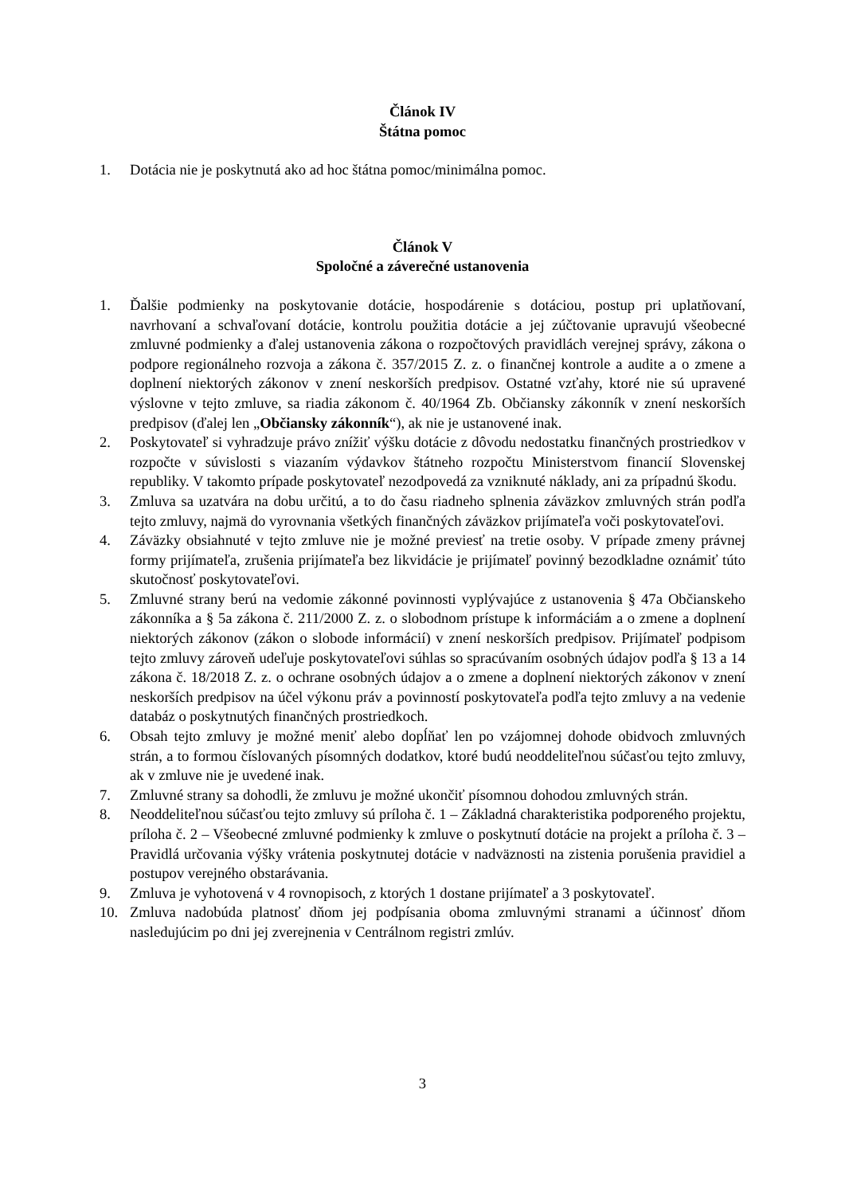Článok IV
Štátna pomoc
1. Dotácia nie je poskytnutá ako ad hoc štátna pomoc/minimálna pomoc.
Článok V
Spoločné a záverečné ustanovenia
1. Ďalšie podmienky na poskytovanie dotácie, hospodárenie s dotáciou, postup pri uplatňovaní, navrhovaní a schvaľovaní dotácie, kontrolu použitia dotácie a jej zúčtovanie upravujú všeobecné zmluvné podmienky a ďalej ustanovenia zákona o rozpočtových pravidlách verejnej správy, zákona o podpore regionálneho rozvoja a zákona č. 357/2015 Z. z. o finančnej kontrole a audite a o zmene a doplnení niektorých zákonov v znení neskorších predpisov. Ostatné vzťahy, ktoré nie sú upravené výslovne v tejto zmluve, sa riadia zákonom č. 40/1964 Zb. Občiansky zákonník v znení neskorších predpisov (ďalej len „Občiansky zákonník“), ak nie je ustanovené inak.
2. Poskytovateľ si vyhradzuje právo znížiť výšku dotácie z dôvodu nedostatku finančných prostriedkov v rozpočte v súvislosti s viazaním výdavkov štátneho rozpočtu Ministerstvom financií Slovenskej republiky. V takomto prípade poskytovateľ nezodpovedá za vzniknuté náklady, ani za prípadnú škodu.
3. Zmluva sa uzatvára na dobu určitú, a to do času riadneho splnenia záväzkov zmluvných strán podľa tejto zmluvy, najmä do vyrovnania všetkých finančných záväzkov prijímateľa voči poskytovateľovi.
4. Záväzky obsiahnuté v tejto zmluve nie je možné previesť na tretie osoby. V prípade zmeny právnej formy prijímateľa, zrušenia prijímateľa bez likvidácie je prijímateľ povinný bezodkladne oznámiť túto skutočnosť poskytovateľovi.
5. Zmluvné strany berú na vedomie zákonné povinnosti vyplývajúce z ustanovenia § 47a Občianskeho zákonníka a § 5a zákona č. 211/2000 Z. z. o slobodnom prístupe k informáciám a o zmene a doplnení niektorých zákonov (zákon o slobode informácií) v znení neskorších predpisov. Prijímateľ podpisom tejto zmluvy zároveň udeľuje poskytovateľovi súhlas so spracúvaním osobných údajov podľa § 13 a 14 zákona č. 18/2018 Z. z. o ochrane osobných údajov a o zmene a doplnení niektorých zákonov v znení neskorších predpisov na účel výkonu práv a povinností poskytovateľa podľa tejto zmluvy a na vedenie databáz o poskytnutých finančných prostriedkoch.
6. Obsah tejto zmluvy je možné meniť alebo dopĺňať len po vzájomnej dohode obidvoch zmluvných strán, a to formou číslovaných písomných dodatkov, ktoré budú neoddeliteľnou súčasťou tejto zmluvy, ak v zmluve nie je uvedené inak.
7. Zmluvné strany sa dohodli, že zmluvu je možné ukončiť písomnou dohodou zmluvných strán.
8. Neoddeliteľnou súčasťou tejto zmluvy sú príloha č. 1 – Základná charakteristika podporeného projektu, príloha č. 2 – Všeobecné zmluvné podmienky k zmluve o poskytnutí dotácie na projekt a príloha č. 3 – Pravidlá určovania výšky vrátenia poskytnutej dotácie v nadväznosti na zistenia porušenia pravidiel a postupov verejného obstarávania.
9. Zmluva je vyhotovená v 4 rovnopisoch, z ktorých 1 dostane prijímateľ a 3 poskytovateľ.
10. Zmluva nadobúda platnosť dňom jej podpísania oboma zmluvnými stranami a účinnosť dňom nasledujúcim po dni jej zverejnenia v Centrálnom registri zmlúv.
3